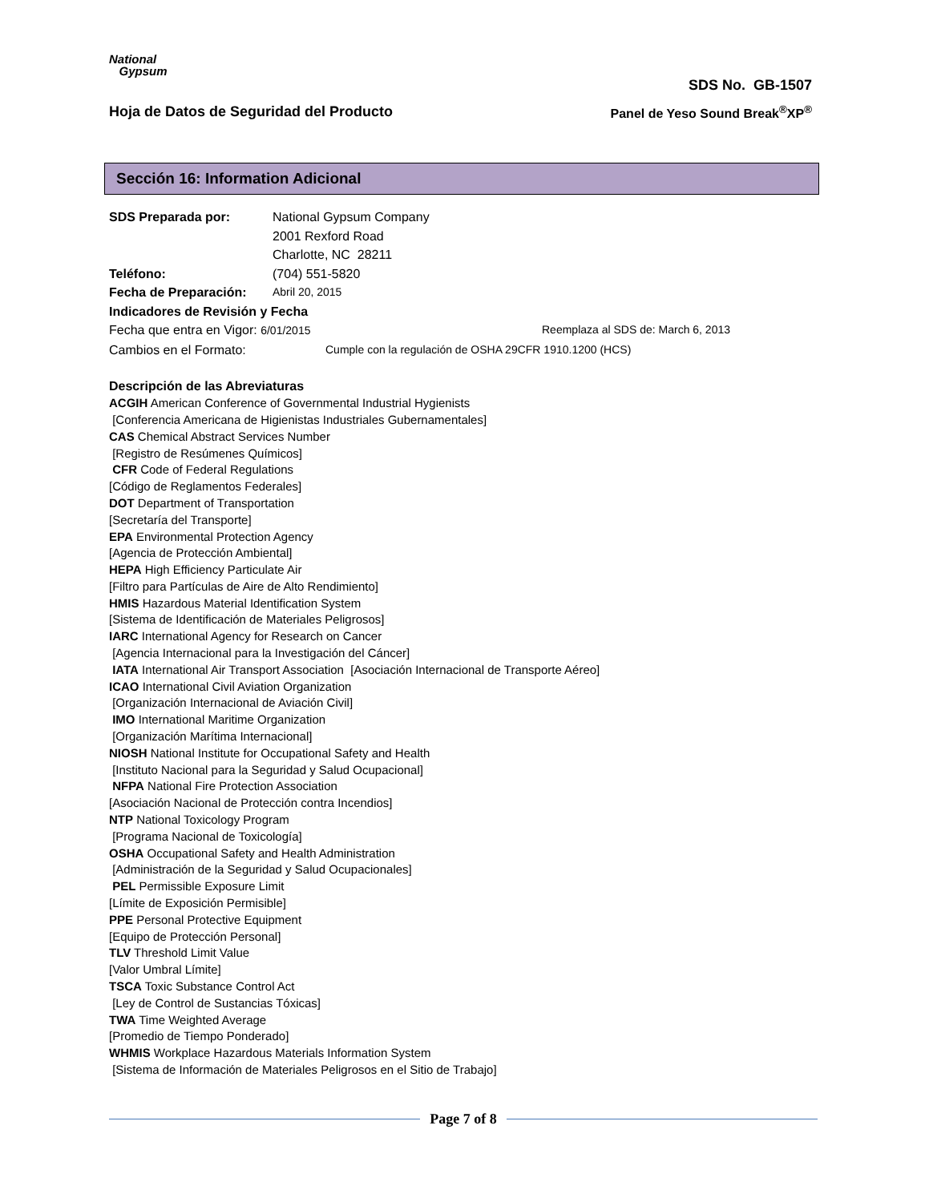National
Gypsum
SDS No. GB-1507
Hoja de Datos de Seguridad del Producto Panel de Yeso Sound Break<sup>®</sup>XP<sup>®</sup>
Sección 16: Information Adicional
SDS Preparada por: National Gypsum Company
2001 Rexford Road
Charlotte, NC 28211
Teléfono: (704) 551-5820
Fecha de Preparación: Abril 20, 2015
Indicadores de Revisión y Fecha
Fecha que entra en Vigor: 6/01/2015 Reemplaza al SDS de: March 6, 2013
Cambios en el Formato: Cumple con la regulación de OSHA 29CFR 1910.1200 (HCS)
Descripción de las Abreviaturas
ACGIH American Conference of Governmental Industrial Hygienists
[Conferencia Americana de Higienistas Industriales Gubernamentales]
CAS Chemical Abstract Services Number
[Registro de Resúmenes Químicos]
CFR Code of Federal Regulations
[Código de Reglamentos Federales]
DOT Department of Transportation
[Secretaría del Transporte]
EPA Environmental Protection Agency
[Agencia de Protección Ambiental]
HEPA High Efficiency Particulate Air
[Filtro para Partículas de Aire de Alto Rendimiento]
HMIS Hazardous Material Identification System
[Sistema de Identificación de Materiales Peligrosos]
IARC International Agency for Research on Cancer
[Agencia Internacional para la Investigación del Cáncer]
IATA International Air Transport Association [Asociación Internacional de Transporte Aéreo]
ICAO International Civil Aviation Organization
[Organización Internacional de Aviación Civil]
IMO International Maritime Organization
[Organización Marítima Internacional]
NIOSH National Institute for Occupational Safety and Health
[Instituto Nacional para la Seguridad y Salud Ocupacional]
NFPA National Fire Protection Association
[Asociación Nacional de Protección contra Incendios]
NTP National Toxicology Program
[Programa Nacional de Toxicología]
OSHA Occupational Safety and Health Administration
[Administración de la Seguridad y Salud Ocupacionales]
PEL Permissible Exposure Limit
[Límite de Exposición Permisible]
PPE Personal Protective Equipment
[Equipo de Protección Personal]
TLV Threshold Limit Value
[Valor Umbral Límite]
TSCA Toxic Substance Control Act
[Ley de Control de Sustancias Tóxicas]
TWA Time Weighted Average
[Promedio de Tiempo Ponderado]
WHMIS Workplace Hazardous Materials Information System
[Sistema de Información de Materiales Peligrosos en el Sitio de Trabajo]
Page 7 of 8